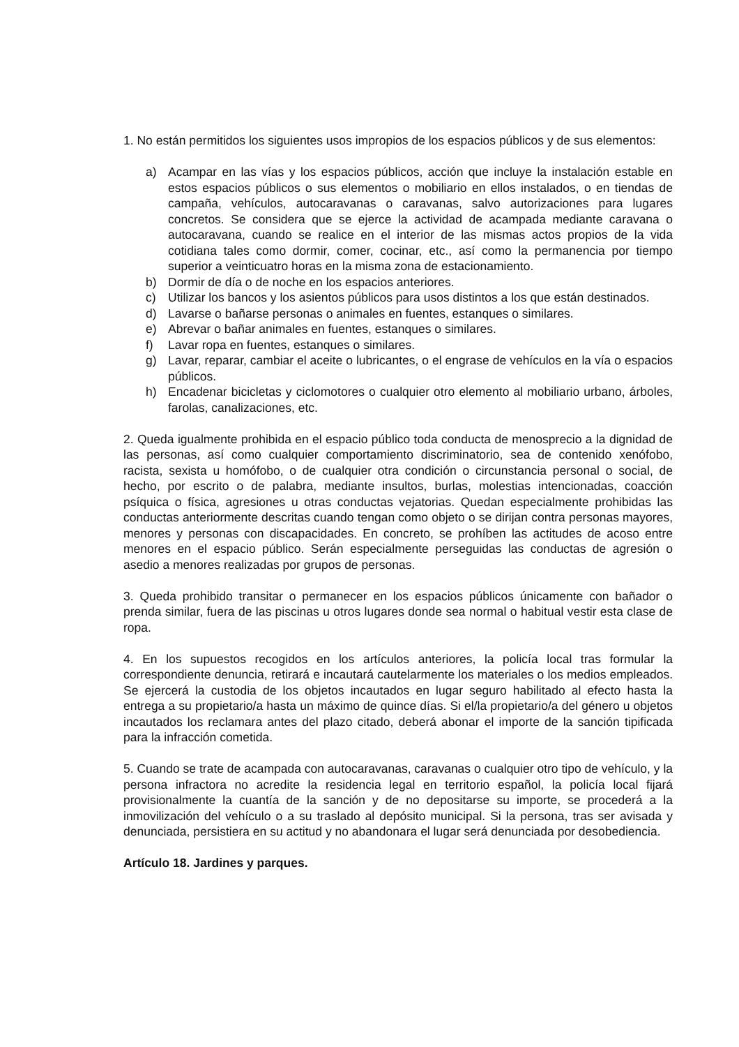1. No están permitidos los siguientes usos impropios de los espacios públicos y de sus elementos:
a) Acampar en las vías y los espacios públicos, acción que incluye la instalación estable en estos espacios públicos o sus elementos o mobiliario en ellos instalados, o en tiendas de campaña, vehículos, autocaravanas o caravanas, salvo autorizaciones para lugares concretos. Se considera que se ejerce la actividad de acampada mediante caravana o autocaravana, cuando se realice en el interior de las mismas actos propios de la vida cotidiana tales como dormir, comer, cocinar, etc., así como la permanencia por tiempo superior a veinticuatro horas en la misma zona de estacionamiento.
b) Dormir de día o de noche en los espacios anteriores.
c) Utilizar los bancos y los asientos públicos para usos distintos a los que están destinados.
d) Lavarse o bañarse personas o animales en fuentes, estanques o similares.
e) Abrevar o bañar animales en fuentes, estanques o similares.
f) Lavar ropa en fuentes, estanques o similares.
g) Lavar, reparar, cambiar el aceite o lubricantes, o el engrase de vehículos en la vía o espacios públicos.
h) Encadenar bicicletas y ciclomotores o cualquier otro elemento al mobiliario urbano, árboles, farolas, canalizaciones, etc.
2. Queda igualmente prohibida en el espacio público toda conducta de menosprecio a la dignidad de las personas, así como cualquier comportamiento discriminatorio, sea de contenido xenófobo, racista, sexista u homófobo, o de cualquier otra condición o circunstancia personal o social, de hecho, por escrito o de palabra, mediante insultos, burlas, molestias intencionadas, coacción psíquica o física, agresiones u otras conductas vejatorias. Quedan especialmente prohibidas las conductas anteriormente descritas cuando tengan como objeto o se dirijan contra personas mayores, menores y personas con discapacidades. En concreto, se prohíben las actitudes de acoso entre menores en el espacio público. Serán especialmente perseguidas las conductas de agresión o asedio a menores realizadas por grupos de personas.
3. Queda prohibido transitar o permanecer en los espacios públicos únicamente con bañador o prenda similar, fuera de las piscinas u otros lugares donde sea normal o habitual vestir esta clase de ropa.
4. En los supuestos recogidos en los artículos anteriores, la policía local tras formular la correspondiente denuncia, retirará e incautará cautelarmente los materiales o los medios empleados. Se ejercerá la custodia de los objetos incautados en lugar seguro habilitado al efecto hasta la entrega a su propietario/a hasta un máximo de quince días. Si el/la propietario/a del género u objetos incautados los reclamara antes del plazo citado, deberá abonar el importe de la sanción tipificada para la infracción cometida.
5. Cuando se trate de acampada con autocaravanas, caravanas o cualquier otro tipo de vehículo, y la persona infractora no acredite la residencia legal en territorio español, la policía local fijará provisionalmente la cuantía de la sanción y de no depositarse su importe, se procederá a la inmovilización del vehículo o a su traslado al depósito municipal. Si la persona, tras ser avisada y denunciada, persistiera en su actitud y no abandonara el lugar será denunciada por desobediencia.
Artículo 18. Jardines y parques.